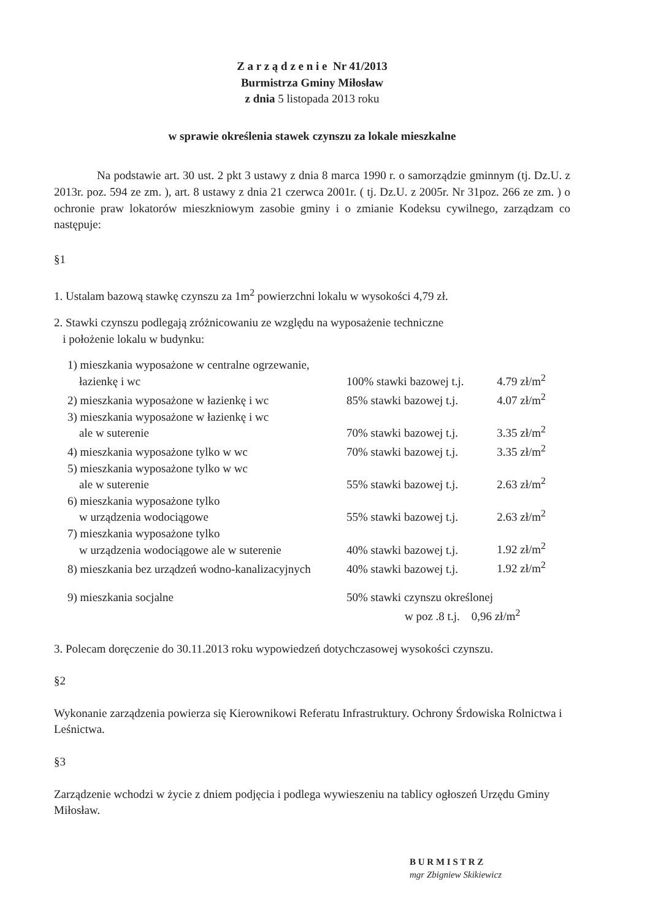Z a r z ą d z e n i e Nr 41/2013
Burmistrza Gminy Miłosław
z dnia 5 listopada 2013 roku
w sprawie określenia stawek czynszu za lokale mieszkalne
Na podstawie art. 30 ust. 2 pkt 3 ustawy z dnia 8 marca 1990 r. o samorządzie gminnym (tj. Dz.U. z 2013r. poz. 594 ze zm. ), art. 8 ustawy z dnia 21 czerwca 2001r. ( tj. Dz.U. z 2005r. Nr 31poz. 266 ze zm. ) o ochronie praw lokatorów mieszkniowym zasobie gminy i o zmianie Kodeksu cywilnego, zarządzam co następuje:
§1
1. Ustalam bazową stawkę czynszu za 1m<sup>2</sup> powierzchni lokalu w wysokości 4,79 zł.
2. Stawki czynszu podlegają zróżnicowaniu ze względu na wyposażenie techniczne
i położenie lokalu w budynku:
| 1) mieszkania wyposażone w centralne ogrzewanie, łazienkę i wc | 100% stawki bazowej t.j. | 4.79 zł/m<sup>2</sup> |
| 2) mieszkania wyposażone w łazienkę i wc | 85% stawki bazowej t.j. | 4.07 zł/m<sup>2</sup> |
| 3) mieszkania wyposażone w łazienkę i wc ale w suterenie | 70% stawki bazowej t.j. | 3.35 zł/m<sup>2</sup> |
| 4) mieszkania wyposażone tylko w wc | 70% stawki bazowej t.j. | 3.35 zł/m<sup>2</sup> |
| 5) mieszkania wyposażone tylko w wc ale w suterenie | 55% stawki bazowej t.j. | 2.63 zł/m<sup>2</sup> |
| 6) mieszkania wyposażone tylko w urządzenia wodociągowe | 55% stawki bazowej t.j. | 2.63 zł/m<sup>2</sup> |
| 7) mieszkania wyposażone tylko w urządzenia wodociągowe ale w suterenie | 40% stawki bazowej t.j. | 1.92 zł/m<sup>2</sup> |
| 8) mieszkania bez urządzeń wodno-kanalizacyjnych | 40% stawki bazowej t.j. | 1.92 zł/m<sup>2</sup> |
| 9) mieszkania socjalne | 50% stawki czynszu określonej w poz .8 t.j. 0,96 zł/m<sup>2</sup> | |
3. Polecam doręczenie do 30.11.2013 roku wypowiedzeń dotychczasowej wysokości czynszu.
§2
Wykonanie zarządzenia powierza się Kierownikowi Referatu Infrastruktury. Ochrony Śrdowiska Rolnictwa i Leśnictwa.
§3
Zarządzenie wchodzi w życie z dniem podjęcia i podlega wywieszeniu na tablicy ogłoszeń Urzędu Gminy Miłosław.
B U R M I S T R Z
mgr Zbigniew Skikiewicz